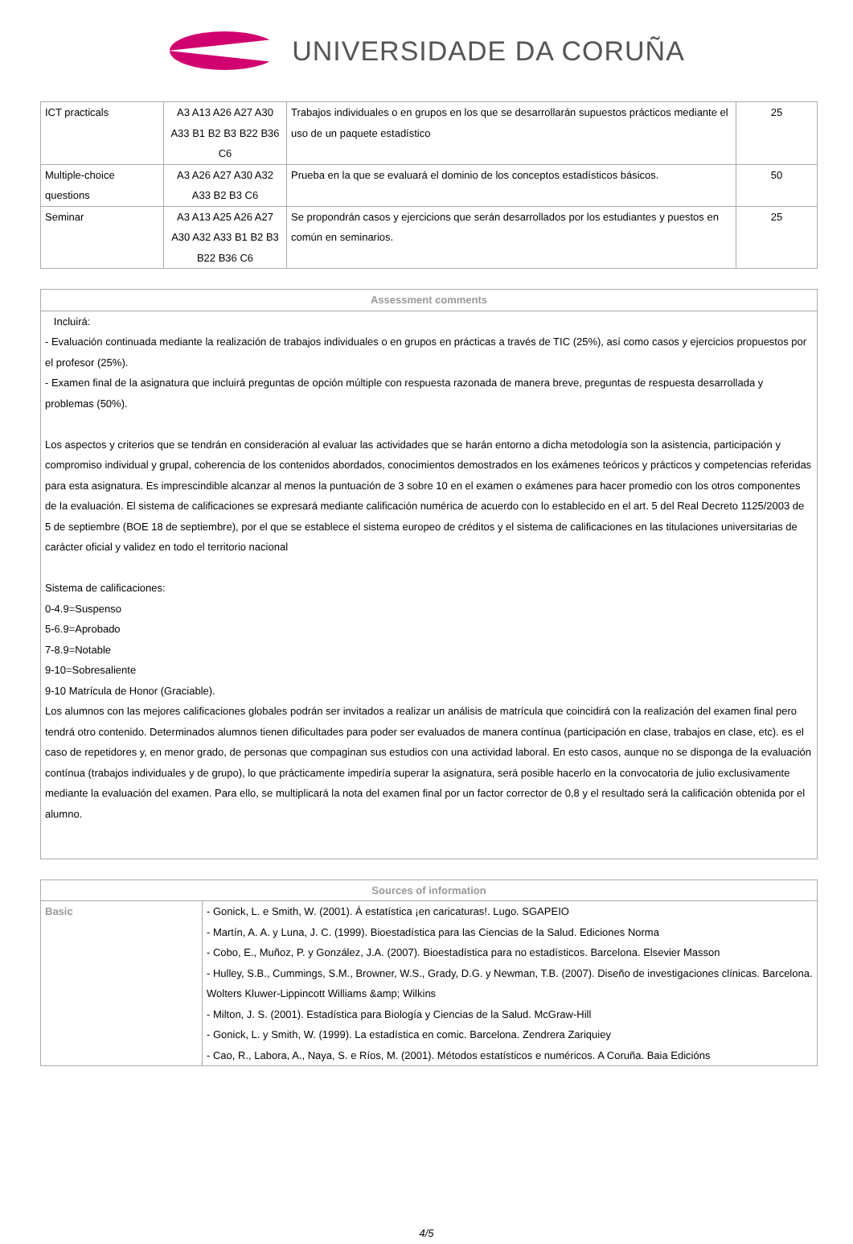UNIVERSIDADE DA CORUÑA
| ICT practicals | A3 A13 A26 A27 A30 A33 B1 B2 B3 B22 B36 C6 | Trabajos individuales o en grupos en los que se desarrollarán supuestos prácticos mediante el uso de un paquete estadístico | 25 |
| Multiple-choice questions | A3 A26 A27 A30 A32 A33 B2 B3 C6 | Prueba en la que se evaluará el dominio de los conceptos estadísticos básicos. | 50 |
| Seminar | A3 A13 A25 A26 A27 A30 A32 A33 B1 B2 B3 B22 B36 C6 | Se propondrán casos y ejercicions que serán desarrollados por los estudiantes y puestos en común en seminarios. | 25 |
| Assessment comments |
| --- |
| Incluirá: - Evaluación continuada mediante la realización de trabajos individuales o en grupos en prácticas a través de TIC (25%), así como casos y ejercicios propuestos por el profesor (25%). - Examen final de la asignatura que incluirá preguntas de opción múltiple con respuesta razonada de manera breve, preguntas de respuesta desarrollada y problemas (50%). Los aspectos y criterios que se tendrán en consideración al evaluar las actividades que se harán entorno a dicha metodología son la asistencia, participación y compromiso individual y grupal, coherencia de los contenidos abordados, conocimientos demostrados en los exámenes teóricos y prácticos y competencias referidas para esta asignatura. Es imprescindible alcanzar al menos la puntuación de 3 sobre 10 en el examen o exámenes para hacer promedio con los otros componentes de la evaluación. El sistema de calificaciones se expresará mediante calificación numérica de acuerdo con lo establecido en el art. 5 del Real Decreto 1125/2003 de 5 de septiembre (BOE 18 de septiembre), por el que se establece el sistema europeo de créditos y el sistema de calificaciones en las titulaciones universitarias de carácter oficial y validez en todo el territorio nacional Sistema de calificaciones: 0-4.9=Suspenso 5-6.9=Aprobado 7-8.9=Notable 9-10=Sobresaliente 9-10 Matrícula de Honor (Graciable). Los alumnos con las mejores calificaciones globales podrán ser invitados a realizar un análisis de matrícula que coincidirá con la realización del examen final pero tendrá otro contenido. Determinados alumnos tienen dificultades para poder ser evaluados de manera contínua (participación en clase, trabajos en clase, etc). es el caso de repetidores y, en menor grado, de personas que compaginan sus estudios con una actividad laboral. En esto casos, aunque no se disponga de la evaluación contínua (trabajos individuales y de grupo), lo que prácticamente impediría superar la asignatura, será posible hacerlo en la convocatoria de julio exclusivamente mediante la evaluación del examen. Para ello, se multiplicará la nota del examen final por un factor corrector de 0,8 y el resultado será la calificación obtenida por el alumno. |
| Sources of information | |
| --- | --- |
| Basic | - Gonick, L. e Smith, W. (2001). Á estatística ¡en caricaturas!. Lugo. SGAPEIO - Martín, A. A. y Luna, J. C. (1999). Bioestadística para las Ciencias de la Salud. Ediciones Norma - Cobo, E., Muñoz, P. y González, J.A. (2007). Bioestadística para no estadísticos. Barcelona. Elsevier Masson - Hulley, S.B., Cummings, S.M., Browner, W.S., Grady, D.G. y Newman, T.B. (2007). Diseño de investigaciones clínicas. Barcelona. Wolters Kluwer-Lippincott Williams &amp; Wilkins - Milton, J. S. (2001). Estadística para Biología y Ciencias de la Salud. McGraw-Hill - Gonick, L. y Smith, W. (1999). La estadística en comic. Barcelona. Zendrera Zariquiey - Cao, R., Labora, A., Naya, S. e Ríos, M. (2001). Métodos estatísticos e numéricos. A Coruña. Baia Edicións |
4/5